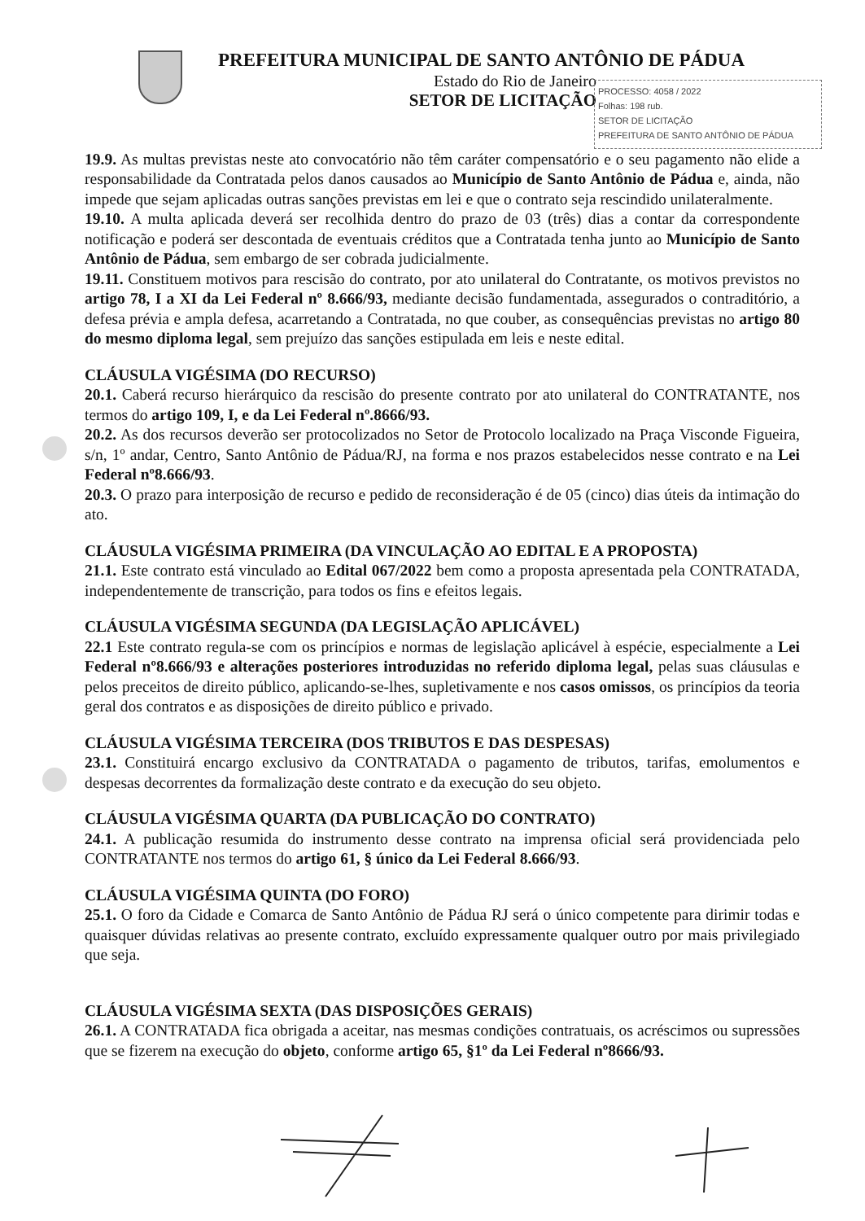PREFEITURA MUNICIPAL DE SANTO ANTÔNIO DE PÁDUA
Estado do Rio de Janeiro
SETOR DE LICITAÇÃO
PROCESSO: 4058 / 2022
Folhas: 198 rub.
SETOR DE LICITAÇÃO
PREFEITURA DE SANTO ANTÔNIO DE PÁDUA
19.9. As multas previstas neste ato convocatório não têm caráter compensatório e o seu pagamento não elide a responsabilidade da Contratada pelos danos causados ao Município de Santo Antônio de Pádua e, ainda, não impede que sejam aplicadas outras sanções previstas em lei e que o contrato seja rescindido unilateralmente.
19.10. A multa aplicada deverá ser recolhida dentro do prazo de 03 (três) dias a contar da correspondente notificação e poderá ser descontada de eventuais créditos que a Contratada tenha junto ao Município de Santo Antônio de Pádua, sem embargo de ser cobrada judicialmente.
19.11. Constituem motivos para rescisão do contrato, por ato unilateral do Contratante, os motivos previstos no artigo 78, I a XI da Lei Federal nº 8.666/93, mediante decisão fundamentada, assegurados o contraditório, a defesa prévia e ampla defesa, acarretando a Contratada, no que couber, as consequências previstas no artigo 80 do mesmo diploma legal, sem prejuízo das sanções estipulada em leis e neste edital.
CLÁUSULA VIGÉSIMA (DO RECURSO)
20.1. Caberá recurso hierárquico da rescisão do presente contrato por ato unilateral do CONTRATANTE, nos termos do artigo 109, I, e da Lei Federal nº.8666/93.
20.2. As dos recursos deverão ser protocolizados no Setor de Protocolo localizado na Praça Visconde Figueira, s/n, 1º andar, Centro, Santo Antônio de Pádua/RJ, na forma e nos prazos estabelecidos nesse contrato e na Lei Federal nº8.666/93.
20.3. O prazo para interposição de recurso e pedido de reconsideração é de 05 (cinco) dias úteis da intimação do ato.
CLÁUSULA VIGÉSIMA PRIMEIRA (DA VINCULAÇÃO AO EDITAL E A PROPOSTA)
21.1. Este contrato está vinculado ao Edital 067/2022 bem como a proposta apresentada pela CONTRATADA, independentemente de transcrição, para todos os fins e efeitos legais.
CLÁUSULA VIGÉSIMA SEGUNDA (DA LEGISLAÇÃO APLICÁVEL)
22.1 Este contrato regula-se com os princípios e normas de legislação aplicável à espécie, especialmente a Lei Federal nº8.666/93 e alterações posteriores introduzidas no referido diploma legal, pelas suas cláusulas e pelos preceitos de direito público, aplicando-se-lhes, supletivamente e nos casos omissos, os princípios da teoria geral dos contratos e as disposições de direito público e privado.
CLÁUSULA VIGÉSIMA TERCEIRA (DOS TRIBUTOS E DAS DESPESAS)
23.1. Constituirá encargo exclusivo da CONTRATADA o pagamento de tributos, tarifas, emolumentos e despesas decorrentes da formalização deste contrato e da execução do seu objeto.
CLÁUSULA VIGÉSIMA QUARTA (DA PUBLICAÇÃO DO CONTRATO)
24.1. A publicação resumida do instrumento desse contrato na imprensa oficial será providenciada pelo CONTRATANTE nos termos do artigo 61, § único da Lei Federal 8.666/93.
CLÁUSULA VIGÉSIMA QUINTA (DO FORO)
25.1. O foro da Cidade e Comarca de Santo Antônio de Pádua RJ será o único competente para dirimir todas e quaisquer dúvidas relativas ao presente contrato, excluído expressamente qualquer outro por mais privilegiado que seja.
CLÁUSULA VIGÉSIMA SEXTA (DAS DISPOSIÇÕES GERAIS)
26.1. A CONTRATADA fica obrigada a aceitar, nas mesmas condições contratuais, os acréscimos ou supressões que se fizerem na execução do objeto, conforme artigo 65, §1º da Lei Federal nº8666/93.